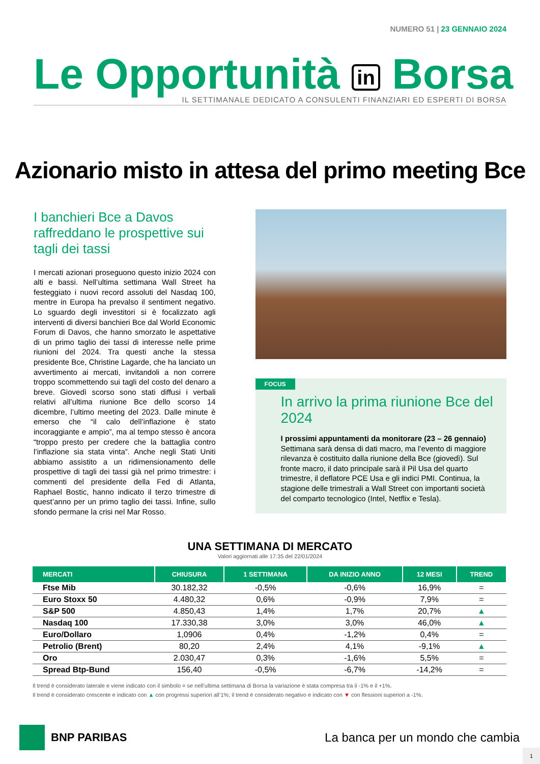NUMERO 51 | 23 GENNAIO 2024
Le Opportunità in Borsa
IL SETTIMANALE DEDICATO A CONSULENTI FINANZIARI ED ESPERTI DI BORSA
Azionario misto in attesa del primo meeting Bce
I banchieri Bce a Davos raffreddano le prospettive sui tagli dei tassi
I mercati azionari proseguono questo inizio 2024 con alti e bassi. Nell’ultima settimana Wall Street ha festeggiato i nuovi record assoluti del Nasdaq 100, mentre in Europa ha prevalso il sentiment negativo. Lo sguardo degli investitori si è focalizzato agli interventi di diversi banchieri Bce dal World Economic Forum di Davos, che hanno smorzato le aspettative di un primo taglio dei tassi di interesse nelle prime riunioni del 2024. Tra questi anche la stessa presidente Bce, Christine Lagarde, che ha lanciato un avvertimento ai mercati, invitandoli a non correre troppo scommettendo sui tagli del costo del denaro a breve. Giovedì scorso sono stati diffusi i verbali relativi all’ultima riunione Bce dello scorso 14 dicembre, l’ultimo meeting del 2023. Dalle minute è emerso che “il calo dell’inflazione è stato incoraggiante e ampio”, ma al tempo stesso è ancora “troppo presto per credere che la battaglia contro l’inflazione sia stata vinta”. Anche negli Stati Uniti abbiamo assistito a un ridimensionamento delle prospettive di tagli dei tassi già nel primo trimestre: i commenti del presidente della Fed di Atlanta, Raphael Bostic, hanno indicato il terzo trimestre di quest’anno per un primo taglio dei tassi. Infine, sullo sfondo permane la crisi nel Mar Rosso.
FOCUS
In arrivo la prima riunione Bce del 2024
I prossimi appuntamenti da monitorare (23 – 26 gennaio)
Settimana sarà densa di dati macro, ma l’evento di maggiore rilevanza è costituito dalla riunione della Bce (giovedì). Sul fronte macro, il dato principale sarà il Pil Usa del quarto trimestre, il deflatore PCE Usa e gli indici PMI. Continua, la stagione delle trimestrali a Wall Street con importanti società del comparto tecnologico (Intel, Netflix e Tesla).
UNA SETTIMANA DI MERCATO
Valori aggiornati alle 17:35 del 22/01/2024
| MERCATI | CHIUSURA | 1 SETTIMANA | DA INIZIO ANNO | 12 MESI | TREND |
| --- | --- | --- | --- | --- | --- |
| Ftse Mib | 30.182,32 | -0,5% | -0,6% | 16,9% | = |
| Euro Stoxx 50 | 4.480,32 | 0,6% | -0,9% | 7,9% | = |
| S&P 500 | 4.850,43 | 1,4% | 1,7% | 20,7% | ▲ |
| Nasdaq 100 | 17.330,38 | 3,0% | 3,0% | 46,0% | ▲ |
| Euro/Dollaro | 1,0906 | 0,4% | -1,2% | 0,4% | = |
| Petrolio (Brent) | 80,20 | 2,4% | 4,1% | -9,1% | ▲ |
| Oro | 2.030,47 | 0,3% | -1,6% | 5,5% | = |
| Spread Btp-Bund | 156,40 | -0,5% | -6,7% | -14,2% | = |
Il trend è considerato laterale e viene indicato con il simbolo = se nell’ultima settimana di Borsa la variazione è stata compresa tra il -1% e il +1%.
Il trend è considerato crescente e indicato con ▲ con progressi superiori all’1%; il trend è considerato negativo e indicato con ▼ con flessioni superiori a -1%.
BNP PARIBAS
La banca per un mondo che cambia
1